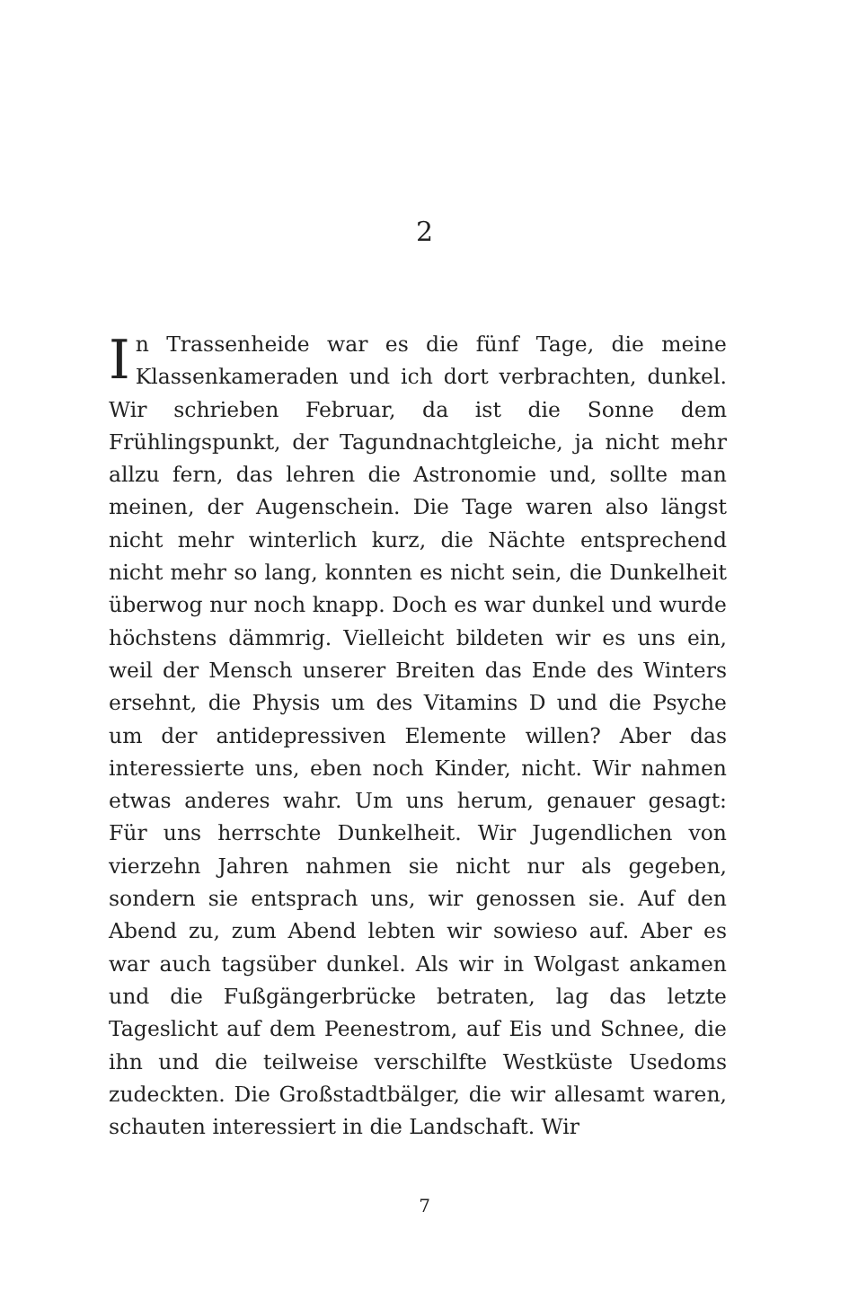2
In Trassenheide war es die fünf Tage, die meine Klassen­kameraden und ich dort verbrachten, dunkel. Wir schrieben Februar, da ist die Sonne dem Frühlingspunkt, der Tagundnachtgleiche, ja nicht mehr allzu fern, das leh­ren die Astronomie und, sollte man meinen, der Augen­schein. Die Tage waren also längst nicht mehr winter­lich kurz, die Nächte entsprechend nicht mehr so lang, konnten es nicht sein, die Dunkelheit überwog nur noch knapp. Doch es war dunkel und wurde höchstens dämm­rig. Vielleicht bildeten wir es uns ein, weil der Mensch unserer Breiten das Ende des Winters ersehnt, die Physis um des Vitamins D und die Psyche um der antidepres­siven Elemente willen? Aber das interessierte uns, eben noch Kinder, nicht. Wir nahmen etwas anderes wahr. Um uns herum, genauer gesagt: Für uns herrschte Dunkel­heit. Wir Jugendlichen von vierzehn Jahren nahmen sie nicht nur als gegeben, sondern sie entsprach uns, wir ge­nossen sie. Auf den Abend zu, zum Abend lebten wir so­wieso auf. Aber es war auch tagsüber dunkel. Als wir in Wolgast ankamen und die Fußgängerbrücke betraten, lag das letzte Tageslicht auf dem Peenestrom, auf Eis und Schnee, die ihn und die teilweise verschilfte Westküste Usedoms zudeckten. Die Großstadtbälger, die wir alle­samt waren, schauten interessiert in die Landschaft. Wir
7